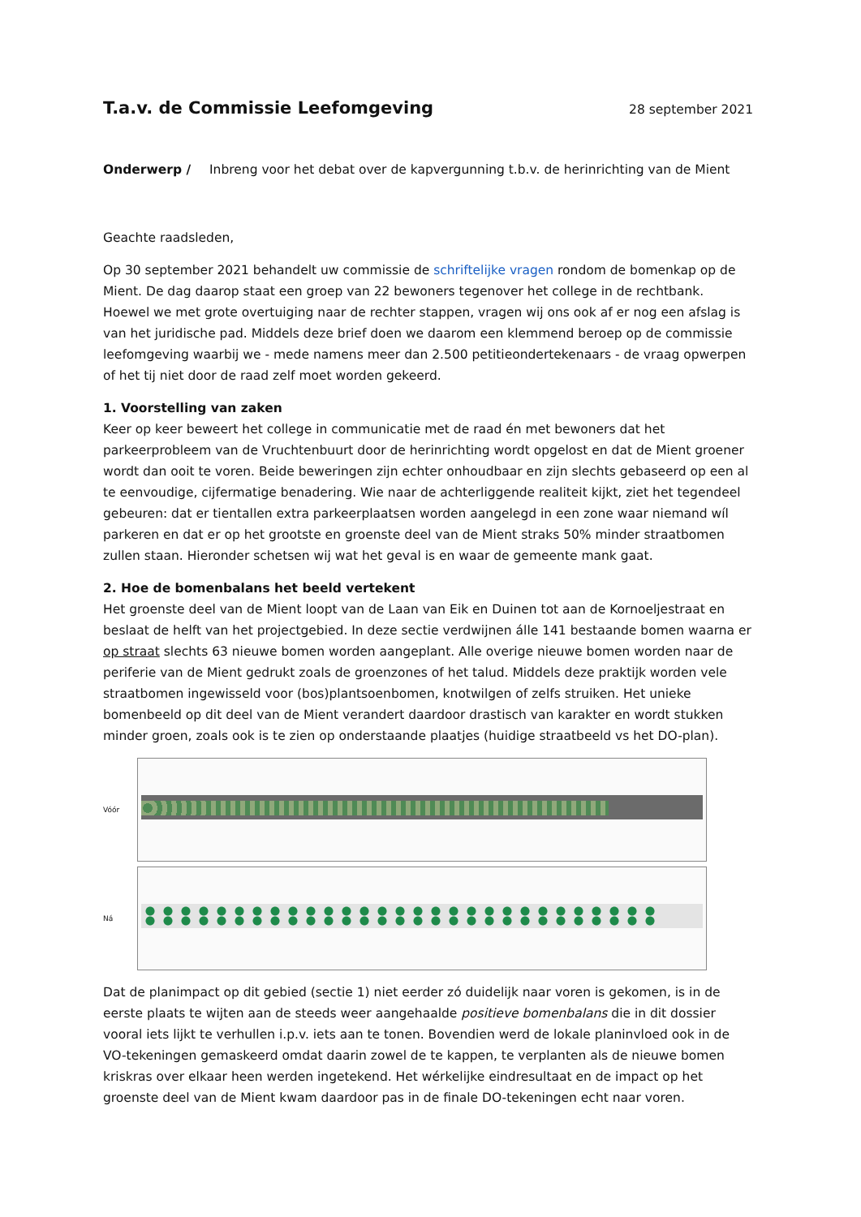T.a.v. de Commissie Leefomgeving
28 september 2021
Onderwerp / Inbreng voor het debat over de kapvergunning t.b.v. de herinrichting van de Mient
Geachte raadsleden,
Op 30 september 2021 behandelt uw commissie de schriftelijke vragen rondom de bomenkap op de Mient. De dag daarop staat een groep van 22 bewoners tegenover het college in de rechtbank. Hoewel we met grote overtuiging naar de rechter stappen, vragen wij ons ook af er nog een afslag is van het juridische pad. Middels deze brief doen we daarom een klemmend beroep op de commissie leefomgeving waarbij we - mede namens meer dan 2.500 petitieondertekenaars - de vraag opwerpen of het tij niet door de raad zelf moet worden gekeerd.
1. Voorstelling van zaken
Keer op keer beweert het college in communicatie met de raad én met bewoners dat het parkeerprobleem van de Vruchtenbuurt door de herinrichting wordt opgelost en dat de Mient groener wordt dan ooit te voren. Beide beweringen zijn echter onhoudbaar en zijn slechts gebaseerd op een al te eenvoudige, cijfermatige benadering. Wie naar de achterliggende realiteit kijkt, ziet het tegendeel gebeuren: dat er tientallen extra parkeerplaatsen worden aangelegd in een zone waar niemand wíl parkeren en dat er op het grootste en groenste deel van de Mient straks 50% minder straatbomen zullen staan. Hieronder schetsen wij wat het geval is en waar de gemeente mank gaat.
2. Hoe de bomenbalans het beeld vertekent
Het groenste deel van de Mient loopt van de Laan van Eik en Duinen tot aan de Kornoeljestraat en beslaat de helft van het projectgebied. In deze sectie verdwijnen álle 141 bestaande bomen waarna er op straat slechts 63 nieuwe bomen worden aangeplant. Alle overige nieuwe bomen worden naar de periferie van de Mient gedrukt zoals de groenzones of het talud. Middels deze praktijk worden vele straatbomen ingewisseld voor (bos)plantsoenbomen, knotwilgen of zelfs struiken. Het unieke bomenbeeld op dit deel van de Mient verandert daardoor drastisch van karakter en wordt stukken minder groen, zoals ook is te zien op onderstaande plaatjes (huidige straatbeeld vs het DO-plan).
Vóór
Ná
Dat de planimpact op dit gebied (sectie 1) niet eerder zó duidelijk naar voren is gekomen, is in de eerste plaats te wijten aan de steeds weer aangehaalde positieve bomenbalans die in dit dossier vooral iets lijkt te verhullen i.p.v. iets aan te tonen. Bovendien werd de lokale planinvloed ook in de VO-tekeningen gemaskeerd omdat daarin zowel de te kappen, te verplanten als de nieuwe bomen kriskras over elkaar heen werden ingetekend. Het wérkelijke eindresultaat en de impact op het groenste deel van de Mient kwam daardoor pas in de finale DO-tekeningen echt naar voren.